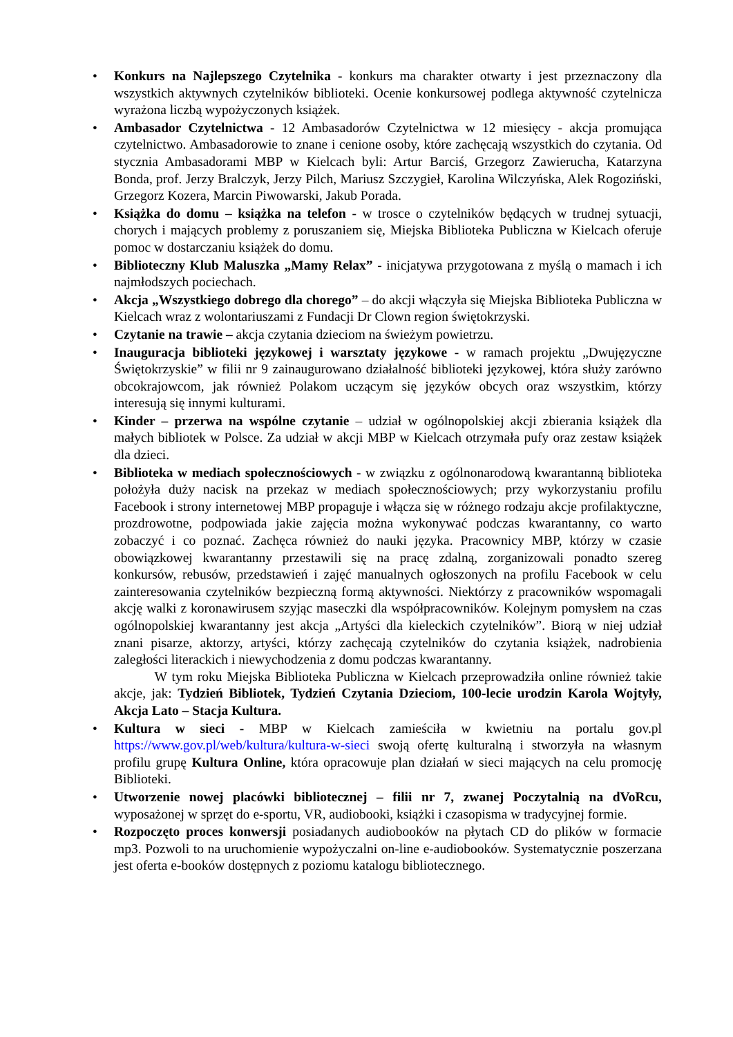• Konkurs na Najlepszego Czytelnika - konkurs ma charakter otwarty i jest przeznaczony dla wszystkich aktywnych czytelników biblioteki. Ocenie konkursowej podlega aktywność czytelnicza wyrażona liczbą wypożyczonych książek.
• Ambasador Czytelnictwa - 12 Ambasadorów Czytelnictwa w 12 miesięcy - akcja promująca czytelnictwo. Ambasadorowie to znane i cenione osoby, które zachęcają wszystkich do czytania. Od stycznia Ambasadorami MBP w Kielcach byli: Artur Barciś, Grzegorz Zawierucha, Katarzyna Bonda, prof. Jerzy Bralczyk, Jerzy Pilch, Mariusz Szczygieł, Karolina Wilczyńska, Alek Rogoziński, Grzegorz Kozera, Marcin Piwowarski, Jakub Porada.
• Książka do domu – książka na telefon - w trosce o czytelników będących w trudnej sytuacji, chorych i mających problemy z poruszaniem się, Miejska Biblioteka Publiczna w Kielcach oferuje pomoc w dostarczaniu książek do domu.
• Biblioteczny Klub Maluszka „Mamy Relax” - inicjatywa przygotowana z myślą o mamach i ich najmłodszych pociechach.
• Akcja „Wszystkiego dobrego dla chorego” – do akcji włączyła się Miejska Biblioteka Publiczna w Kielcach wraz z wolontariuszami z Fundacji Dr Clown region świętokrzyski.
• Czytanie na trawie – akcja czytania dzieciom na świeżym powietrzu.
• Inauguracja biblioteki językowej i warsztaty językowe - w ramach projektu „Dwujęzyczne Świętokrzyskie” w filii nr 9 zainaugurowano działalność biblioteki językowej, która służy zarówno obcokrajowcom, jak również Polakom uczącym się języków obcych oraz wszystkim, którzy interesują się innymi kulturami.
• Kinder – przerwa na wspólne czytanie – udział w ogólnopolskiej akcji zbierania książek dla małych bibliotek w Polsce. Za udział w akcji MBP w Kielcach otrzymała pufy oraz zestaw książek dla dzieci.
• Biblioteka w mediach społecznościowych - w związku z ogólnonarodową kwarantanną biblioteka położyła duży nacisk na przekaz w mediach społecznościowych; przy wykorzystaniu profilu Facebook i strony internetowej MBP propaguje i włącza się w różnego rodzaju akcje profilaktyczne, prozdrowotne, podpowiada jakie zajęcia można wykonywać podczas kwarantanny, co warto zobaczyć i co poznać. Zachęca również do nauki języka. Pracownicy MBP, którzy w czasie obowiązkowej kwarantanny przestawili się na pracę zdalną, zorganizowali ponadto szereg konkursów, rebusów, przedstawień i zajęć manualnych ogłoszonych na profilu Facebook w celu zainteresowania czytelników bezpieczną formą aktywności. Niektórzy z pracowników wspomagali akcję walki z koronawirusem szyjąc maseczki dla współpracowników. Kolejnym pomysłem na czas ogólnopolskiej kwarantanny jest akcja „Artyści dla kieleckich czytelników”. Biorą w niej udział znani pisarze, aktorzy, artyści, którzy zachęcają czytelników do czytania książek, nadrobienia zaległości literackich i niewychodzenia z domu podczas kwarantanny.
   W tym roku Miejska Biblioteka Publiczna w Kielcach przeprowadziła online również takie akcje, jak: Tydzień Bibliotek, Tydzień Czytania Dzieciom, 100-lecie urodzin Karola Wojtyły, Akcja Lato – Stacja Kultura.
• Kultura w sieci - MBP w Kielcach zamieściła w kwietniu na portalu gov.pl https://www.gov.pl/web/kultura/kultura-w-sieci swoją ofertę kulturalną i stworzyła na własnym profilu grupę Kultura Online, która opracowuje plan działań w sieci mających na celu promocję Biblioteki.
• Utworzenie nowej placówki bibliotecznej – filii nr 7, zwanej Poczytalnią na dVoRcu, wyposażonej w sprzęt do e-sportu, VR, audiobooki, książki i czasopisma w tradycyjnej formie.
• Rozpoczęto proces konwersji posiadanych audiobooków na płytach CD do plików w formacie mp3. Pozwoli to na uruchomienie wypożyczalni on-line e-audiobooków. Systematycznie poszerzana jest oferta e-booków dostępnych z poziomu katalogu bibliotecznego.